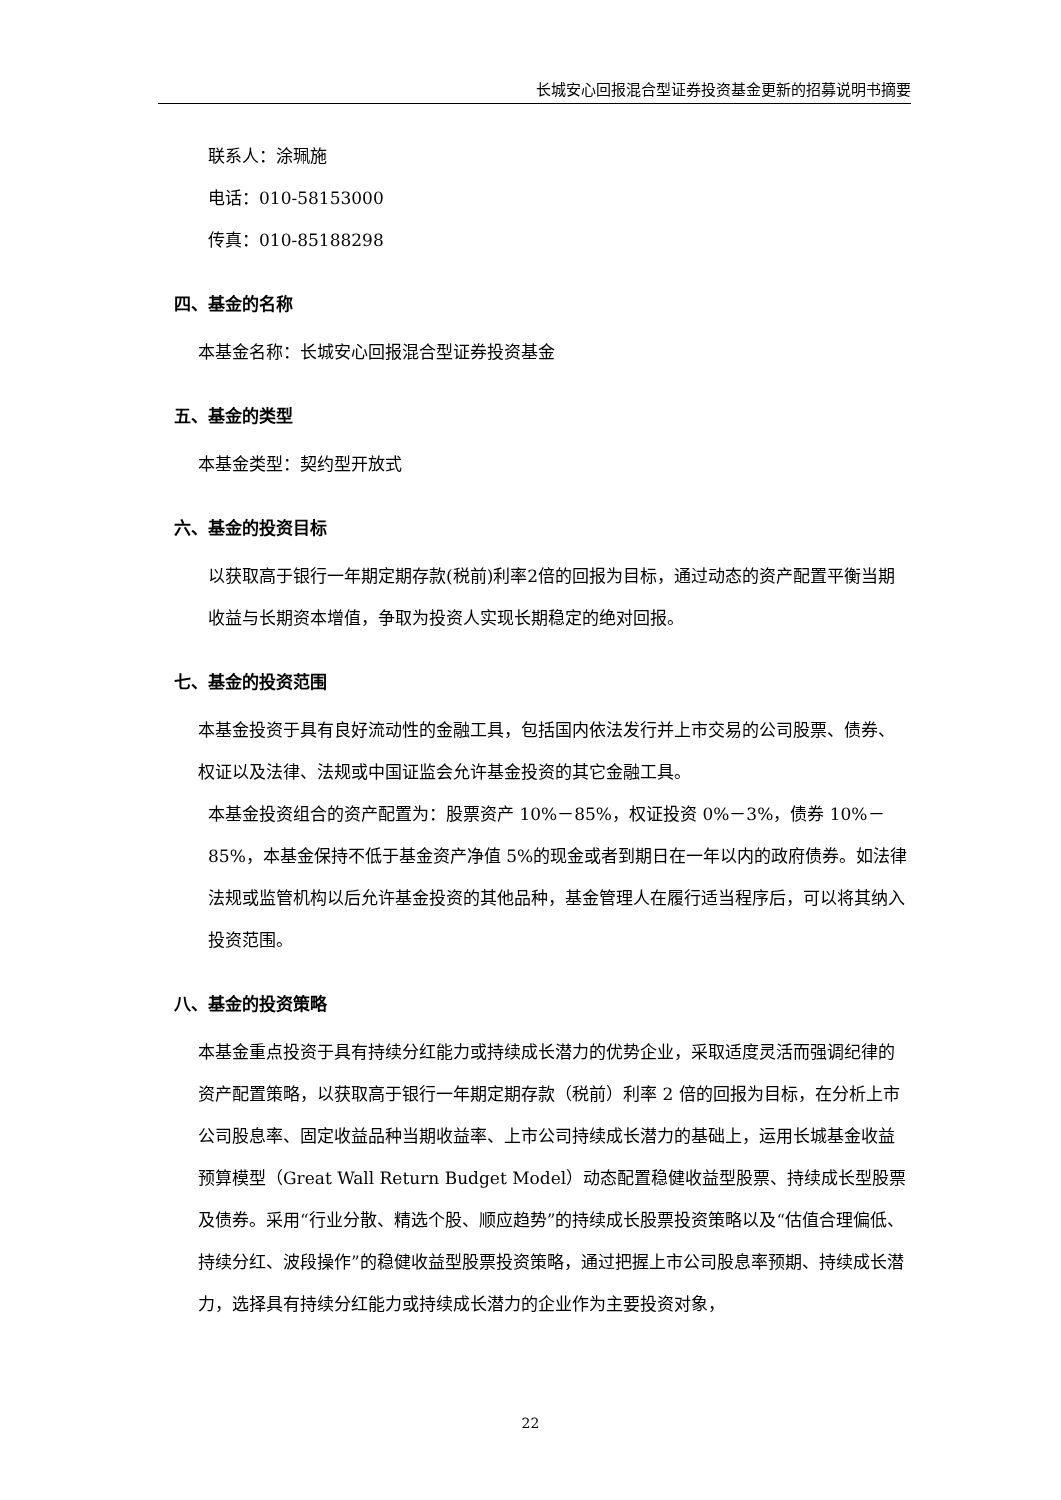长城安心回报混合型证券投资基金更新的招募说明书摘要
联系人：涂珮施
电话：010-58153000
传真：010-85188298
四、基金的名称
本基金名称：长城安心回报混合型证券投资基金
五、基金的类型
本基金类型：契约型开放式
六、基金的投资目标
以获取高于银行一年期定期存款(税前)利率2倍的回报为目标，通过动态的资产配置平衡当期收益与长期资本增值，争取为投资人实现长期稳定的绝对回报。
七、基金的投资范围
本基金投资于具有良好流动性的金融工具，包括国内依法发行并上市交易的公司股票、债券、权证以及法律、法规或中国证监会允许基金投资的其它金融工具。
本基金投资组合的资产配置为：股票资产 10%－85%，权证投资 0%－3%，债券 10%－85%，本基金保持不低于基金资产净值 5%的现金或者到期日在一年以内的政府债券。如法律法规或监管机构以后允许基金投资的其他品种，基金管理人在履行适当程序后，可以将其纳入投资范围。
八、基金的投资策略
本基金重点投资于具有持续分红能力或持续成长潜力的优势企业，采取适度灵活而强调纪律的资产配置策略，以获取高于银行一年期定期存款（税前）利率 2 倍的回报为目标，在分析上市公司股息率、固定收益品种当期收益率、上市公司持续成长潜力的基础上，运用长城基金收益预算模型（Great Wall Return Budget Model）动态配置稳健收益型股票、持续成长型股票及债券。采用“行业分散、精选个股、顺应趋势”的持续成长股票投资策略以及“估值合理偏低、持续分红、波段操作”的稳健收益型股票投资策略，通过把握上市公司股息率预期、持续成长潜力，选择具有持续分红能力或持续成长潜力的企业作为主要投资对象，
22